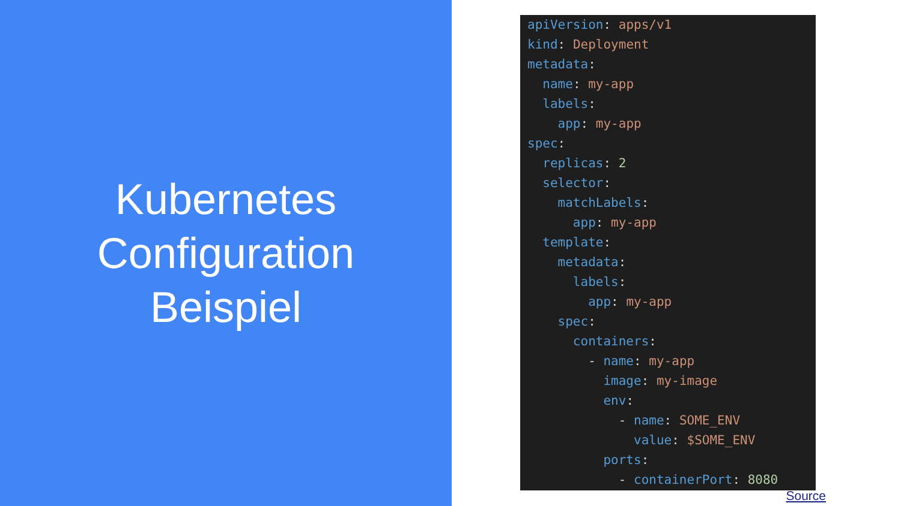Kubernetes
Configuration
Beispiel
apiVersion: apps/v1 kind: Deployment metadata: name: my-app labels: app: my-app spec: replicas: 2 selector: matchLabels: app: my-app template: metadata: labels: app: my-app spec: containers: - name: my-app image: my-image env: - name: SOME_ENV value: $SOME_ENV ports: - containerPort: 8080
Source